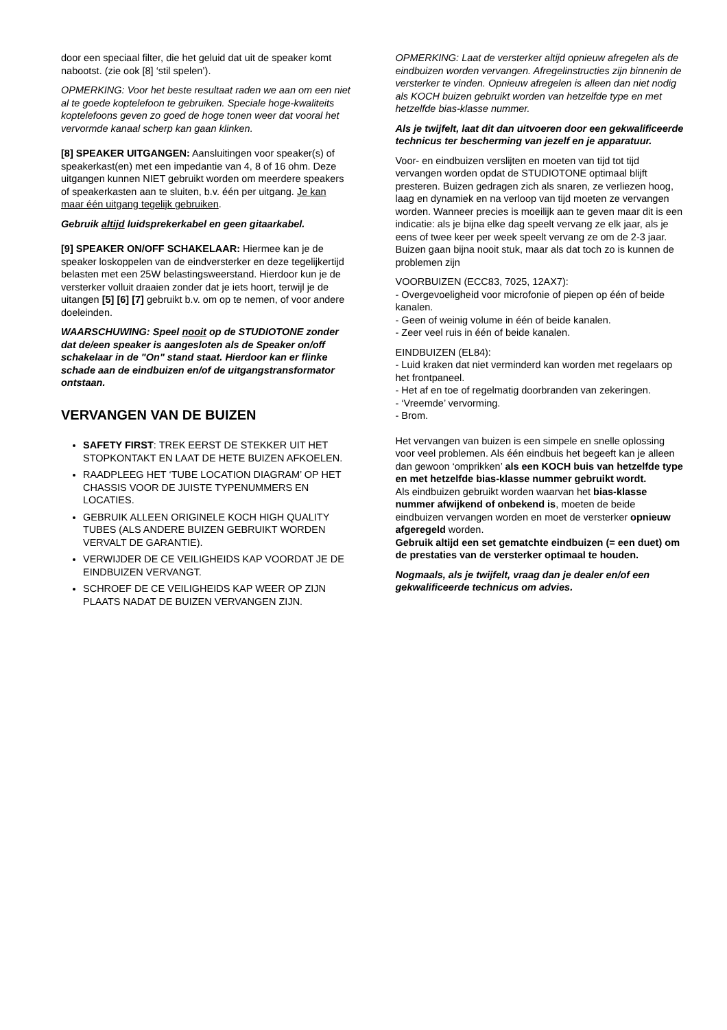door een speciaal filter, die het geluid dat uit de speaker komt nabootst. (zie ook [8] ‘stil spelen’).
OPMERKING: Voor het beste resultaat raden we aan om een niet al te goede koptelefoon te gebruiken. Speciale hoge-kwaliteits koptelefoons geven zo goed de hoge tonen weer dat vooral het vervormde kanaal scherp kan gaan klinken.
[8] SPEAKER UITGANGEN: Aansluitingen voor speaker(s) of speakerkast(en) met een impedantie van 4, 8 of 16 ohm. Deze uitgangen kunnen NIET gebruikt worden om meerdere speakers of speakerkasten aan te sluiten, b.v. één per uitgang. Je kan maar één uitgang tegelijk gebruiken.
Gebruik altijd luidsprekerkabel en geen gitaarkabel.
[9] SPEAKER ON/OFF SCHAKELAAR: Hiermee kan je de speaker loskoppelen van de eindversterker en deze tegelijkertijd belasten met een 25W belastingsweerstand. Hierdoor kun je de versterker volluit draaien zonder dat je iets hoort, terwijl je de uitangen [5] [6] [7] gebruikt b.v. om op te nemen, of voor andere doeleinden.
WAARSCHUWING: Speel nooit op de STUDIOTONE zonder dat de/een speaker is aangesloten als de Speaker on/off schakelaar in de "On" stand staat. Hierdoor kan er flinke schade aan de eindbuizen en/of de uitgangstransformator ontstaan.
VERVANGEN VAN DE BUIZEN
SAFETY FIRST: TREK EERST DE STEKKER UIT HET STOPKONTAKT EN LAAT DE HETE BUIZEN AFKOELEN.
RAADPLEEG HET ‘TUBE LOCATION DIAGRAM’ OP HET CHASSIS VOOR DE JUISTE TYPENUMMERS EN LOCATIES.
GEBRUIK ALLEEN ORIGINELE KOCH HIGH QUALITY TUBES (ALS ANDERE BUIZEN GEBRUIKT WORDEN VERVALT DE GARANTIE).
VERWIJDER DE CE VEILIGHEIDS KAP VOORDAT JE DE EINDBUIZEN VERVANGT.
SCHROEF DE CE VEILIGHEIDS KAP WEER OP ZIJN PLAATS NADAT DE BUIZEN VERVANGEN ZIJN.
OPMERKING: Laat de versterker altijd opnieuw afregelen als de eindbuizen worden vervangen. Afregelinstructies zijn binnenin de versterker te vinden. Opnieuw afregelen is alleen dan niet nodig als KOCH buizen gebruikt worden van hetzelfde type en met hetzelfde bias-klasse nummer.
Als je twijfelt, laat dit dan uitvoeren door een gekwalificeerde technicus ter bescherming van jezelf en je apparatuur.
Voor- en eindbuizen verslijten en moeten van tijd tot tijd vervangen worden opdat de STUDIOTONE optimaal blijft presteren. Buizen gedragen zich als snaren, ze verliezen hoog, laag en dynamiek en na verloop van tijd moeten ze vervangen worden. Wanneer precies is moeilijk aan te geven maar dit is een indicatie: als je bijna elke dag speelt vervang ze elk jaar, als je eens of twee keer per week speelt vervang ze om de 2-3 jaar.
Buizen gaan bijna nooit stuk, maar als dat toch zo is kunnen de problemen zijn
VOORBUIZEN (ECC83, 7025, 12AX7):
- Overgevoeligheid voor microfonie of piepen op één of beide kanalen.
- Geen of weinig volume in één of beide kanalen.
- Zeer veel ruis in één of beide kanalen.
EINDBUIZEN (EL84):
- Luid kraken dat niet verminderd kan worden met regelaars op het frontpaneel.
- Het af en toe of regelmatig doorbranden van zekeringen.
- ‘Vreemde’ vervorming.
- Brom.
Het vervangen van buizen is een simpele en snelle oplossing voor veel problemen. Als één eindbuis het begeeft kan je alleen dan gewoon ‘omprikken’ als een KOCH buis van hetzelfde type en met hetzelfde bias-klasse nummer gebruikt wordt.
Als eindbuizen gebruikt worden waarvan het bias-klasse nummer afwijkend of onbekend is, moeten de beide eindbuizen vervangen worden en moet de versterker opnieuw afgeregeld worden.
Gebruik altijd een set gematchte eindbuizen (= een duet) om de prestaties van de versterker optimaal te houden.
Nogmaals, als je twijfelt, vraag dan je dealer en/of een gekwalificeerde technicus om advies.